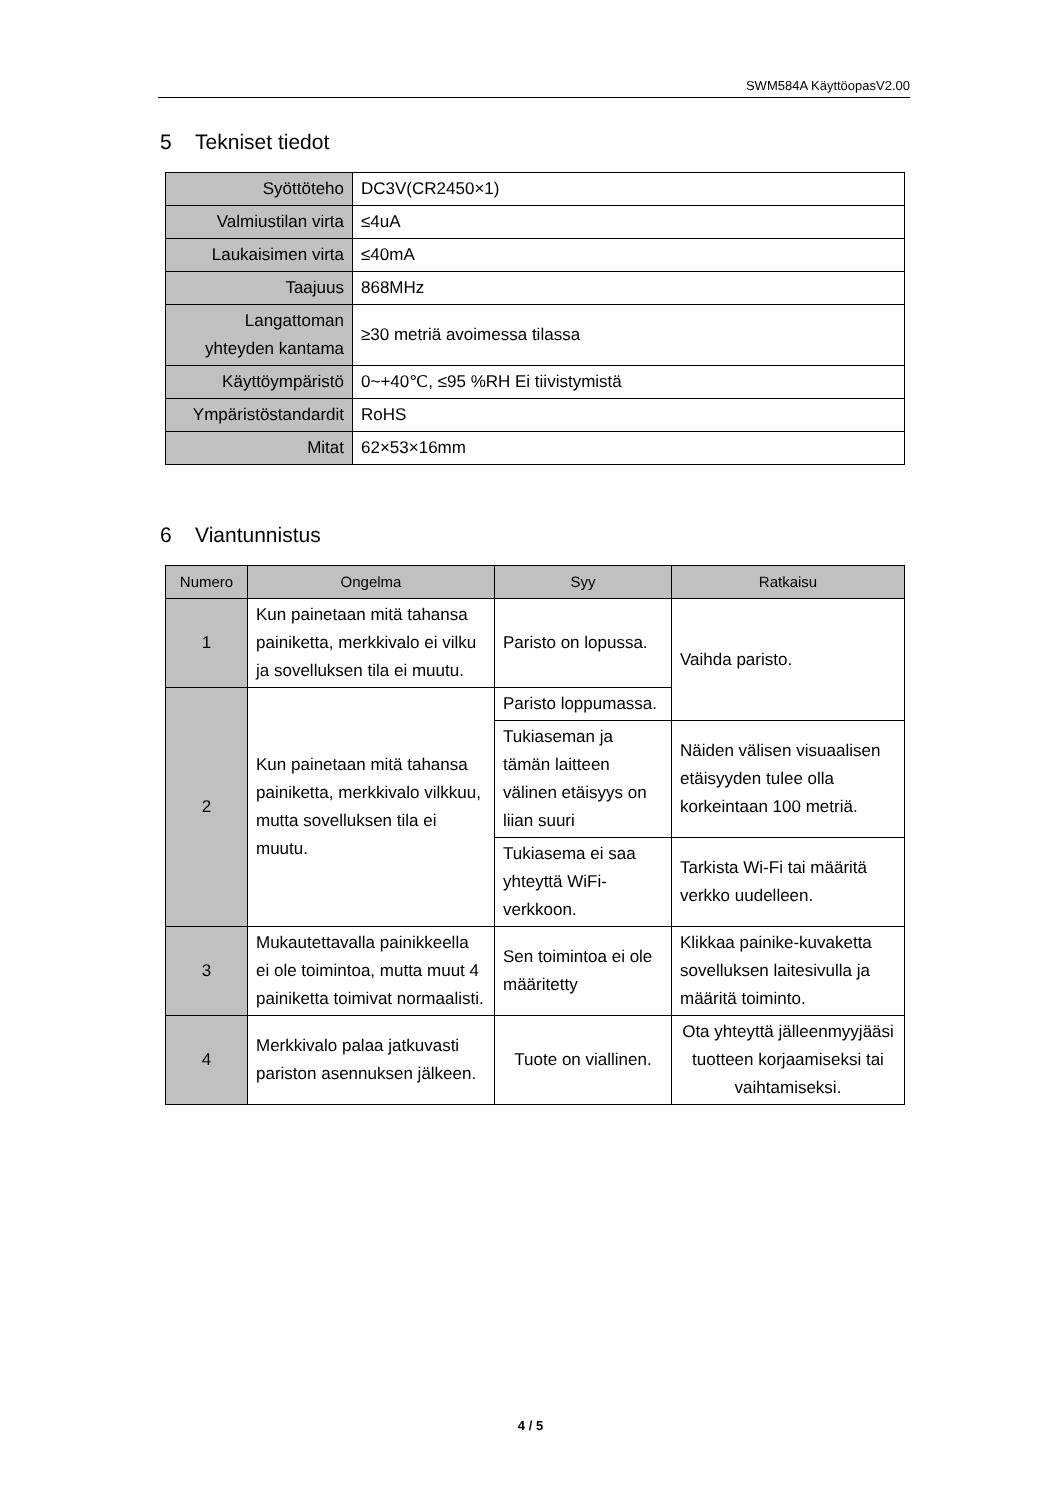SWM584A KäyttöopasV2.00
5 Tekniset tiedot
| Syöttöteho | DC3V(CR2450×1) |
| Valmiustilan virta | ≤4uA |
| Laukaisimen virta | ≤40mA |
| Taajuus | 868MHz |
| Langattoman yhteyden kantama | ≥30 metriä avoimessa tilassa |
| Käyttöympäristö | 0~+40℃, ≤95 %RH Ei tiivistymistä |
| Ympäristöstandardit | RoHS |
| Mitat | 62×53×16mm |
6 Viantunnistus
| Numero | Ongelma | Syy | Ratkaisu |
| --- | --- | --- | --- |
| 1 | Kun painetaan mitä tahansa painiketta, merkkivalo ei vilku ja sovelluksen tila ei muutu. | Paristo on lopussa. | Vaihda paristo. |
| 2 | Kun painetaan mitä tahansa painiketta, merkkivalo vilkkuu, mutta sovelluksen tila ei muutu. | Paristo loppumassa. | |
| | | Tukiaseman ja tämän laitteen välinen etäisyys on liian suuri | Näiden välisen visuaalisen etäisyyden tulee olla korkeintaan 100 metriä. |
| | | Tukiasema ei saa yhteyttä WiFi-verkkoon. | Tarkista Wi-Fi tai määritä verkko uudelleen. |
| 3 | Mukautettavalla painikkeella ei ole toimintoa, mutta muut 4 painiketta toimivat normaalisti. | Sen toimintoa ei ole määritetty | Klikkaa painike-kuvaketta sovelluksen laitesivulla ja määritä toiminto. |
| 4 | Merkkivalo palaa jatkuvasti pariston asennuksen jälkeen. | Tuote on viallinen. | Ota yhteyttä jälleenmyyjääsi tuotteen korjaamiseksi tai vaihtamiseksi. |
4 / 5